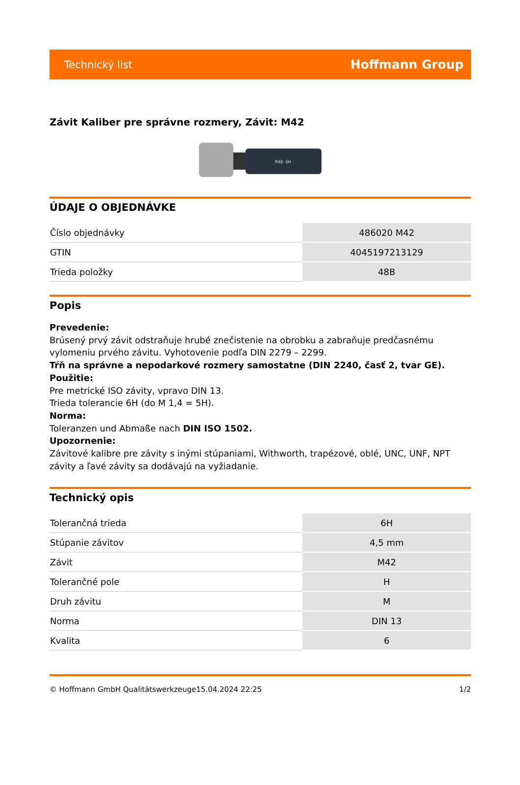Technický list Hoffmann Group
Závit Kaliber pre správne rozmery, Závit: M42
M48-6H
ÚDAJE O OBJEDNÁVKE
| Číslo objednávky | 486020 M42 |
| GTIN | 4045197213129 |
| Trieda položky | 48B |
Popis
Prevedenie:
Brúsený prvý závit odstraňuje hrubé znečistenie na obrobku a zabraňuje predčasnému vylomeniu prvého závitu. Vyhotovenie podľa DIN 2279 – 2299.
Tŕň na správne a nepodarkové rozmery samostatne (DIN 2240, časť 2, tvar GE).
Použitie:
Pre metrické ISO závity, vpravo DIN 13.
Trieda tolerancie 6H (do M 1,4 = 5H).
Norma:
Toleranzen und Abmaße nach DIN ISO 1502.
Upozornenie:
Závitové kalibre pre závity s inými stúpaniami, Withworth, trapézové, oblé, UNC, UNF, NPT závity a ľavé závity sa dodávajú na vyžiadanie.
Technický opis
| Tolerančná trieda | 6H |
| Stúpanie závitov | 4,5 mm |
| Závit | M42 |
| Tolerančné pole | H |
| Druh závitu | M |
| Norma | DIN 13 |
| Kvalita | 6 |
© Hoffmann GmbH Qualitätswerkzeuge 15.04.2024 22:25 1/2